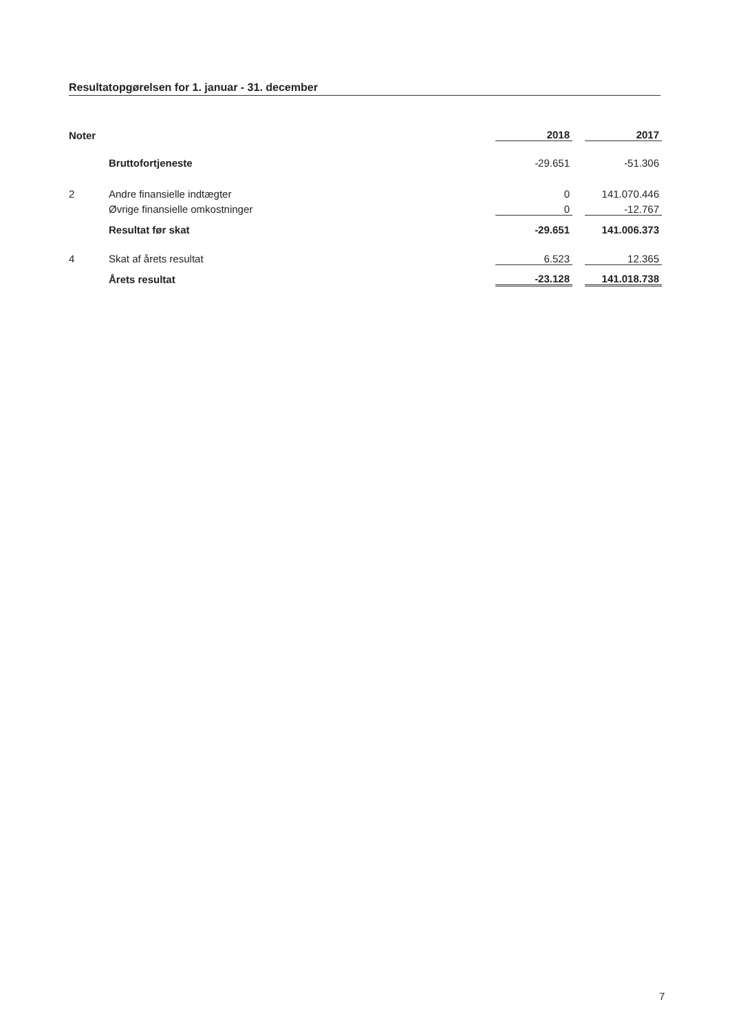Resultatopgørelsen for 1. januar - 31. december
| Noter | | 2018 | | 2017 |
| | Bruttofortjeneste | -29.651 | | -51.306 |
| 2 | Andre finansielle indtægter | 0 | | 141.070.446 |
| | Øvrige finansielle omkostninger | 0 | | -12.767 |
| | Resultat før skat | -29.651 | | 141.006.373 |
| 4 | Skat af årets resultat | 6.523 | | 12.365 |
| | Årets resultat | -23.128 | | 141.018.738 |
7